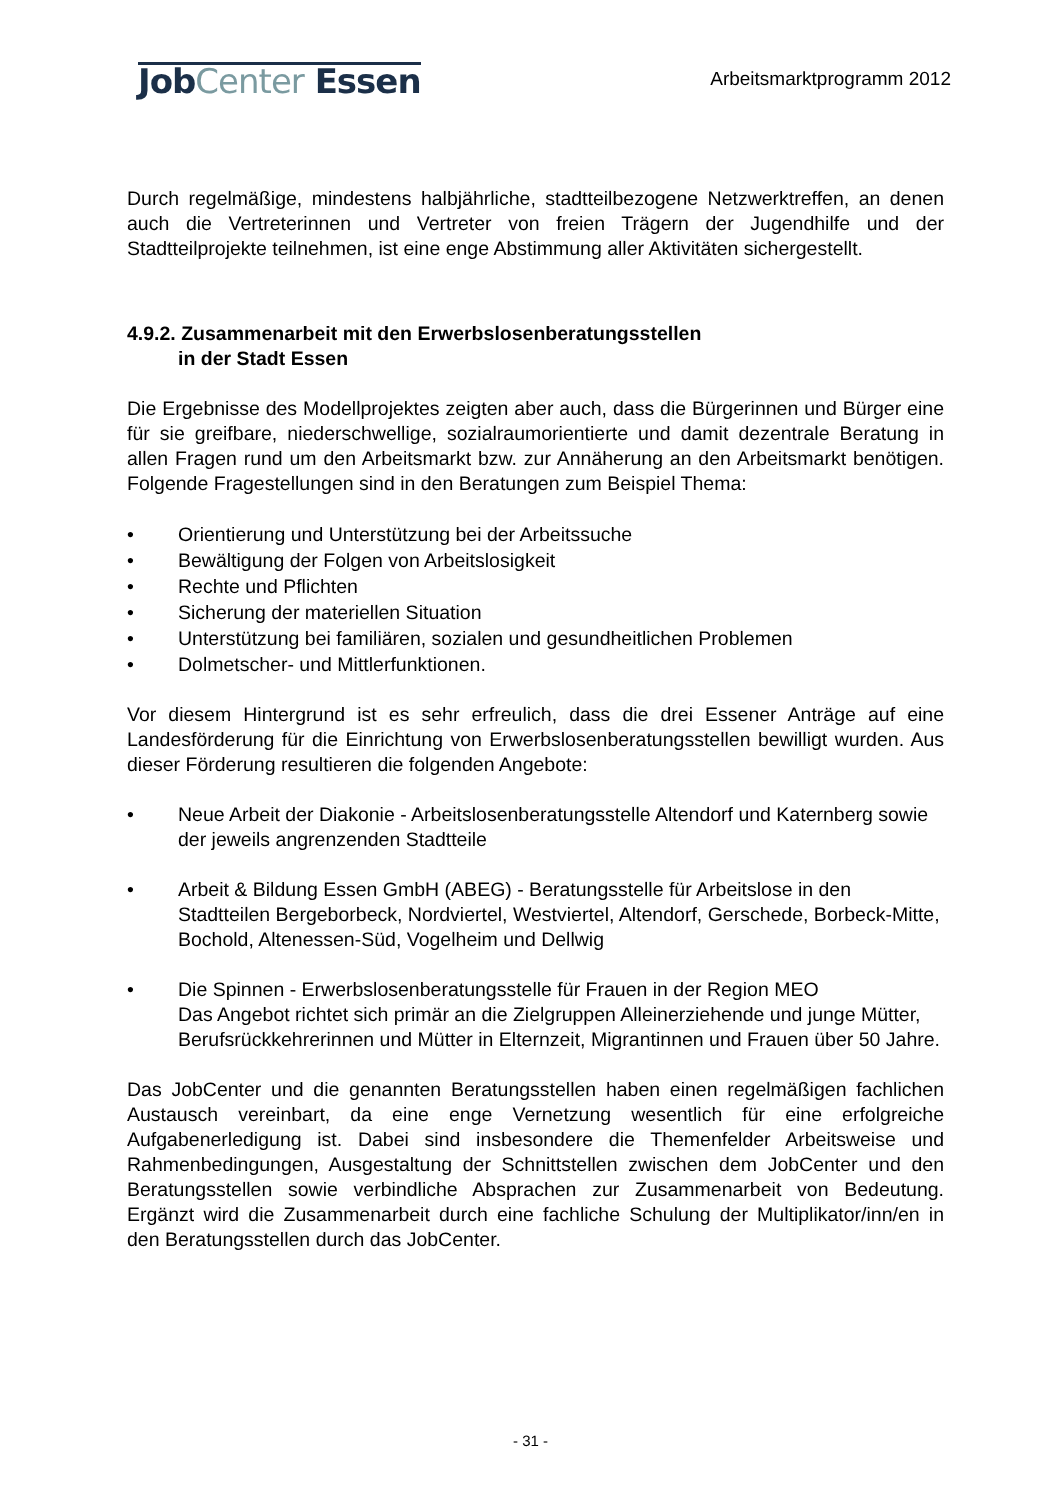JobCenter Essen
Arbeitsmarktprogramm 2012
Durch regelmäßige, mindestens halbjährliche, stadtteilbezogene Netzwerktreffen, an denen auch die Vertreterinnen und Vertreter von freien Trägern der Jugendhilfe und der Stadtteilprojekte teilnehmen, ist eine enge Abstimmung aller Aktivitäten sicher­gestellt.
4.9.2. Zusammenarbeit mit den Erwerbslosenberatungsstellen
in der Stadt Essen
Die Ergebnisse des Modellprojektes zeigten aber auch, dass die Bürgerinnen und Bürger eine für sie greifbare, niederschwellige, sozialraumorientierte und damit dezentrale Beratung in allen Fragen rund um den Arbeitsmarkt bzw. zur Annäherung an den Arbeitsmarkt benötigen. Folgende Fragestellungen sind in den Beratungen zum Beispiel Thema:
• Orientierung und Unterstützung bei der Arbeitssuche
• Bewältigung der Folgen von Arbeitslosigkeit
• Rechte und Pflichten
• Sicherung der materiellen Situation
• Unterstützung bei familiären, sozialen und gesundheitlichen Problemen
• Dolmetscher- und Mittlerfunktionen.
Vor diesem Hintergrund ist es sehr erfreulich, dass die drei Essener Anträge auf eine Landesförderung für die Einrichtung von Erwerbslosenberatungsstellen bewilligt wurden. Aus dieser Förderung resultieren die folgenden Angebote:
• Neue Arbeit der Diakonie - Arbeitslosenberatungsstelle Altendorf und Katernberg sowie der jeweils angrenzenden Stadtteile
• Arbeit & Bildung Essen GmbH (ABEG) - Beratungsstelle für Arbeitslose in den Stadtteilen Bergeborbeck, Nordviertel, Westviertel, Altendorf, Gerschede, Borbeck-Mitte, Bochold, Altenessen-Süd, Vogelheim und Dellwig
• Die Spinnen - Erwerbslosenberatungsstelle für Frauen in der Region MEO
Das Angebot richtet sich primär an die Zielgruppen Alleinerziehende und junge Mütter, Berufsrückkehrerinnen und Mütter in Elternzeit, Migrantinnen und Frauen über 50 Jahre.
Das JobCenter und die genannten Beratungsstellen haben einen regelmäßigen fachlichen Austausch vereinbart, da eine enge Vernetzung wesentlich für eine erfolgreiche Aufgabenerledigung ist. Dabei sind insbesondere die Themenfelder Arbeitsweise und Rahmenbedingungen, Ausgestaltung der Schnittstellen zwischen dem JobCenter und den Beratungsstellen sowie verbindliche Absprachen zur Zusammenarbeit von Bedeutung. Ergänzt wird die Zusammenarbeit durch eine fachliche Schulung der Multiplikator/inn/en in den Beratungsstellen durch das JobCenter.
- 31 -